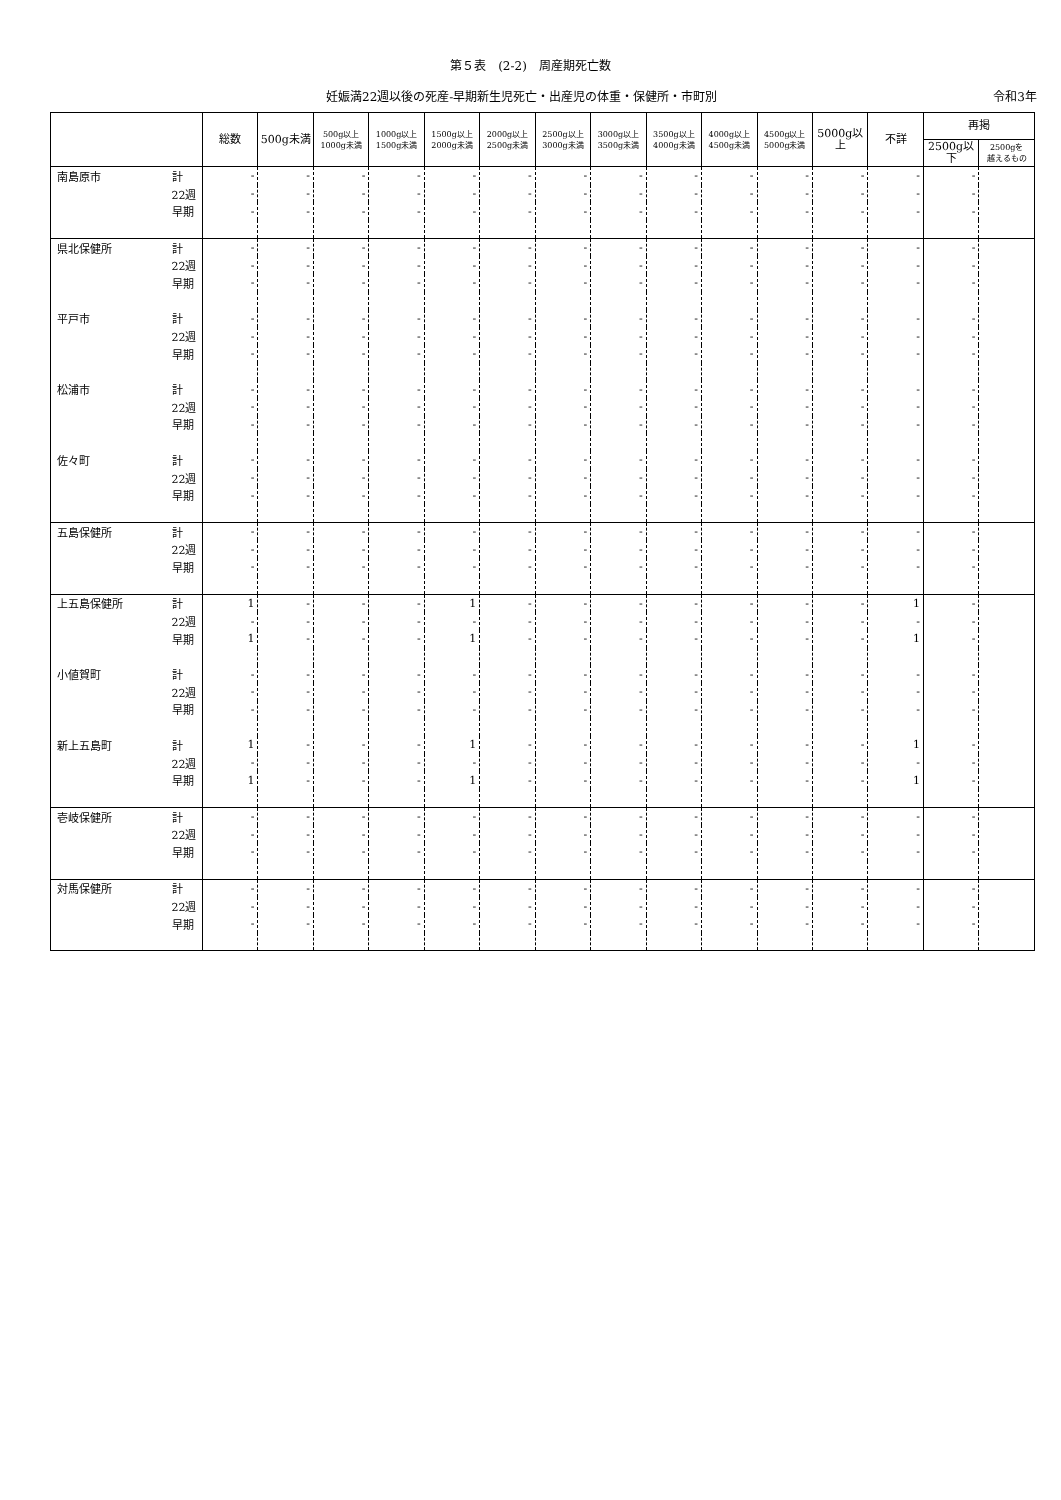第５表　(2-2)　周産期死亡数
妊娠満22週以後の死産-早期新生児死亡・出産児の体重・保健所・市町別 令和3年
| | | 総数 | 500g未満 | 500g以上 1000g未満 | 1000g以上 1500g未満 | 1500g以上 2000g未満 | 2000g以上 2500g未満 | 2500g以上 3000g未満 | 3000g以上 3500g未満 | 3500g以上 4000g未満 | 4000g以上 4500g未満 | 4500g以上 5000g未満 | 5000g以上 | 不詳 | 再掲 | |
| --- | --- | --- | --- | --- | --- | --- | --- | --- | --- | --- | --- | --- | --- | --- | --- | --- |
| | | | | | | | | | | | | | | | 2500g以下 | 2500gを 越えるもの |
| 南島原市 | 計 | - | - | - | - | - | - | - | - | - | - | - | - | - | - | |
| | 22週 | - | - | - | - | - | - | - | - | - | - | - | - | - | - | |
| | 早期 | - | - | - | - | - | - | - | - | - | - | - | - | - | - | |
| 県北保健所 | 計 | - | - | - | - | - | - | - | - | - | - | - | - | - | - | |
| | 22週 | - | - | - | - | - | - | - | - | - | - | - | - | - | - | |
| | 早期 | - | - | - | - | - | - | - | - | - | - | - | - | - | - | |
| 平戸市 | 計 | - | - | - | - | - | - | - | - | - | - | - | - | - | - | |
| | 22週 | - | - | - | - | - | - | - | - | - | - | - | - | - | - | |
| | 早期 | - | - | - | - | - | - | - | - | - | - | - | - | - | - | |
| 松浦市 | 計 | - | - | - | - | - | - | - | - | - | - | - | - | - | - | |
| | 22週 | - | - | - | - | - | - | - | - | - | - | - | - | - | - | |
| | 早期 | - | - | - | - | - | - | - | - | - | - | - | - | - | - | |
| 佐々町 | 計 | - | - | - | - | - | - | - | - | - | - | - | - | - | - | |
| | 22週 | - | - | - | - | - | - | - | - | - | - | - | - | - | - | |
| | 早期 | - | - | - | - | - | - | - | - | - | - | - | - | - | - | |
| 五島保健所 | 計 | - | - | - | - | - | - | - | - | - | - | - | - | - | - | |
| | 22週 | - | - | - | - | - | - | - | - | - | - | - | - | - | - | |
| | 早期 | - | - | - | - | - | - | - | - | - | - | - | - | - | - | |
| 上五島保健所 | 計 | 1 | - | - | - | 1 | - | - | - | - | - | - | - | 1 | - | |
| | 22週 | - | - | - | - | - | - | - | - | - | - | - | - | - | - | |
| | 早期 | 1 | - | - | - | 1 | - | - | - | - | - | - | - | 1 | - | |
| 小値賀町 | 計 | - | - | - | - | - | - | - | - | - | - | - | - | - | - | |
| | 22週 | - | - | - | - | - | - | - | - | - | - | - | - | - | - | |
| | 早期 | - | - | - | - | - | - | - | - | - | - | - | - | - | - | |
| 新上五島町 | 計 | 1 | - | - | - | 1 | - | - | - | - | - | - | - | 1 | - | |
| | 22週 | - | - | - | - | - | - | - | - | - | - | - | - | - | - | |
| | 早期 | 1 | - | - | - | 1 | - | - | - | - | - | - | - | 1 | - | |
| 壱岐保健所 | 計 | - | - | - | - | - | - | - | - | - | - | - | - | - | - | |
| | 22週 | - | - | - | - | - | - | - | - | - | - | - | - | - | - | |
| | 早期 | - | - | - | - | - | - | - | - | - | - | - | - | - | - | |
| 対馬保健所 | 計 | - | - | - | - | - | - | - | - | - | - | - | - | - | - | |
| | 22週 | - | - | - | - | - | - | - | - | - | - | - | - | - | - | |
| | 早期 | - | - | - | - | - | - | - | - | - | - | - | - | - | - | |